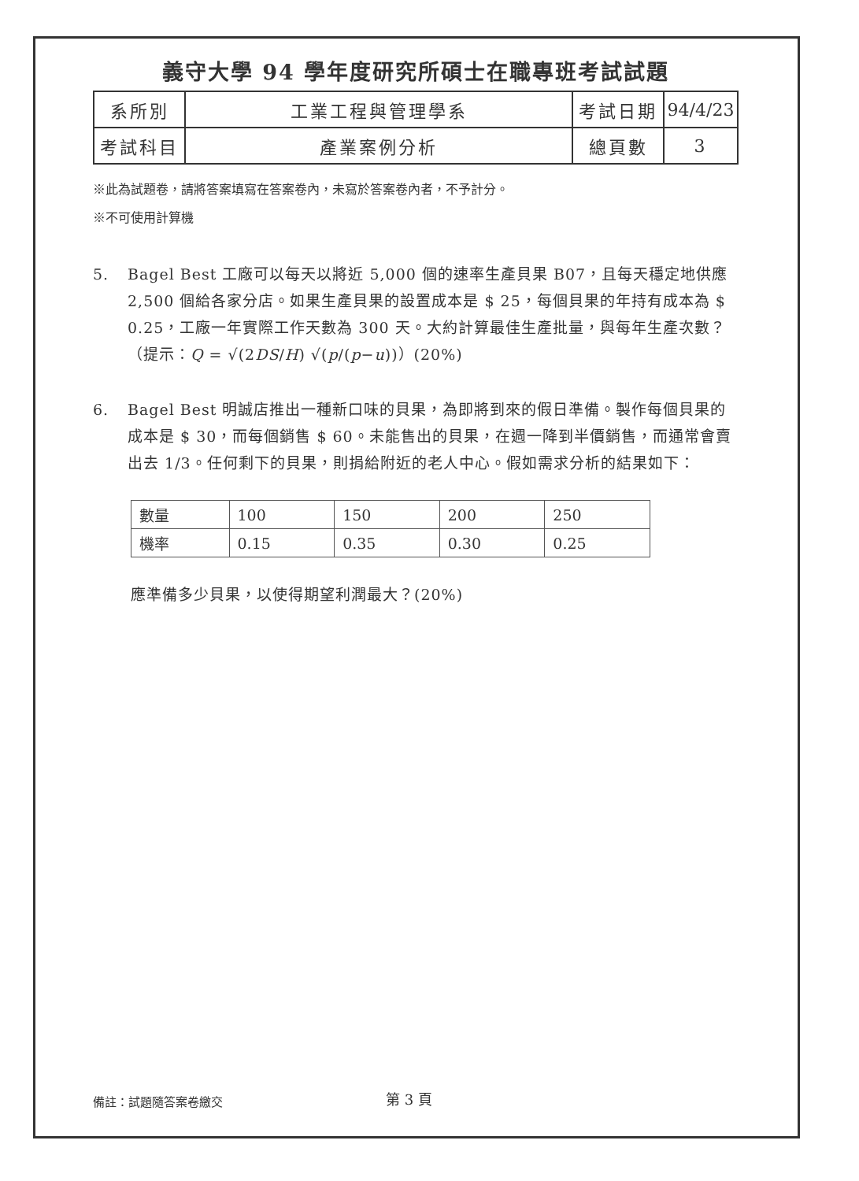義守大學 94 學年度研究所碩士在職專班考試試題
| 系所別 | 工業工程與管理學系 | 考試日期 | 94/4/23 |
| 考試科目 | 產業案例分析 | 總頁數 | 3 |
※此為試題卷，請將答案填寫在答案卷內，未寫於答案卷內者，不予計分。
※不可使用計算機
5. Bagel Best 工廠可以每天以將近 5,000 個的速率生產貝果 B07，且每天穩定地供應 2,500 個給各家分店。如果生產貝果的設置成本是 $ 25，每個貝果的年持有成本為 $ 0.25，工廠一年實際工作天數為 300 天。大約計算最佳生產批量，與每年生產次數？（提示：Q = √(2DS/H) √(p/(p−u))）(20%)
6. Bagel Best 明誠店推出一種新口味的貝果，為即將到來的假日準備。製作每個貝果的成本是 $ 30，而每個銷售 $ 60。未能售出的貝果，在週一降到半價銷售，而通常會賣出去 1/3。任何剩下的貝果，則捐給附近的老人中心。假如需求分析的結果如下：
| 數量 | 100 | 150 | 200 | 250 |
| 機率 | 0.15 | 0.35 | 0.30 | 0.25 |
應準備多少貝果，以使得期望利潤最大？(20%)
備註：試題隨答案卷繳交 第 3 頁